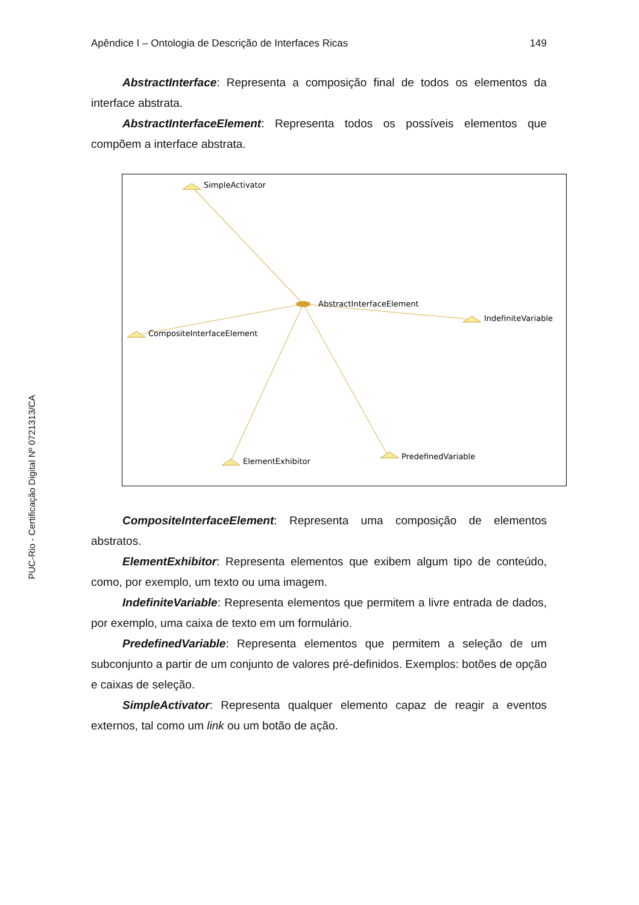Apêndice I – Ontologia de Descrição de Interfaces Ricas 149
AbstractInterface: Representa a composição final de todos os elementos da interface abstrata.
AbstractInterfaceElement: Representa todos os possíveis elementos que compõem a interface abstrata.
SimpleActivator
AbstractInterfaceElement
IndefiniteVariable
CompositeInterfaceElement
ElementExhibitor
PredefinedVariable
CompositeInterfaceElement: Representa uma composição de elementos abstratos.
ElementExhibitor: Representa elementos que exibem algum tipo de conteúdo, como, por exemplo, um texto ou uma imagem.
IndefiniteVariable: Representa elementos que permitem a livre entrada de dados, por exemplo, uma caixa de texto em um formulário.
PredefinedVariable: Representa elementos que permitem a seleção de um subconjunto a partir de um conjunto de valores pré-definidos. Exemplos: botões de opção e caixas de seleção.
SimpleActivator: Representa qualquer elemento capaz de reagir a eventos externos, tal como um link ou um botão de ação.
PUC-Rio - Certificação Digital Nº 0721313/CA